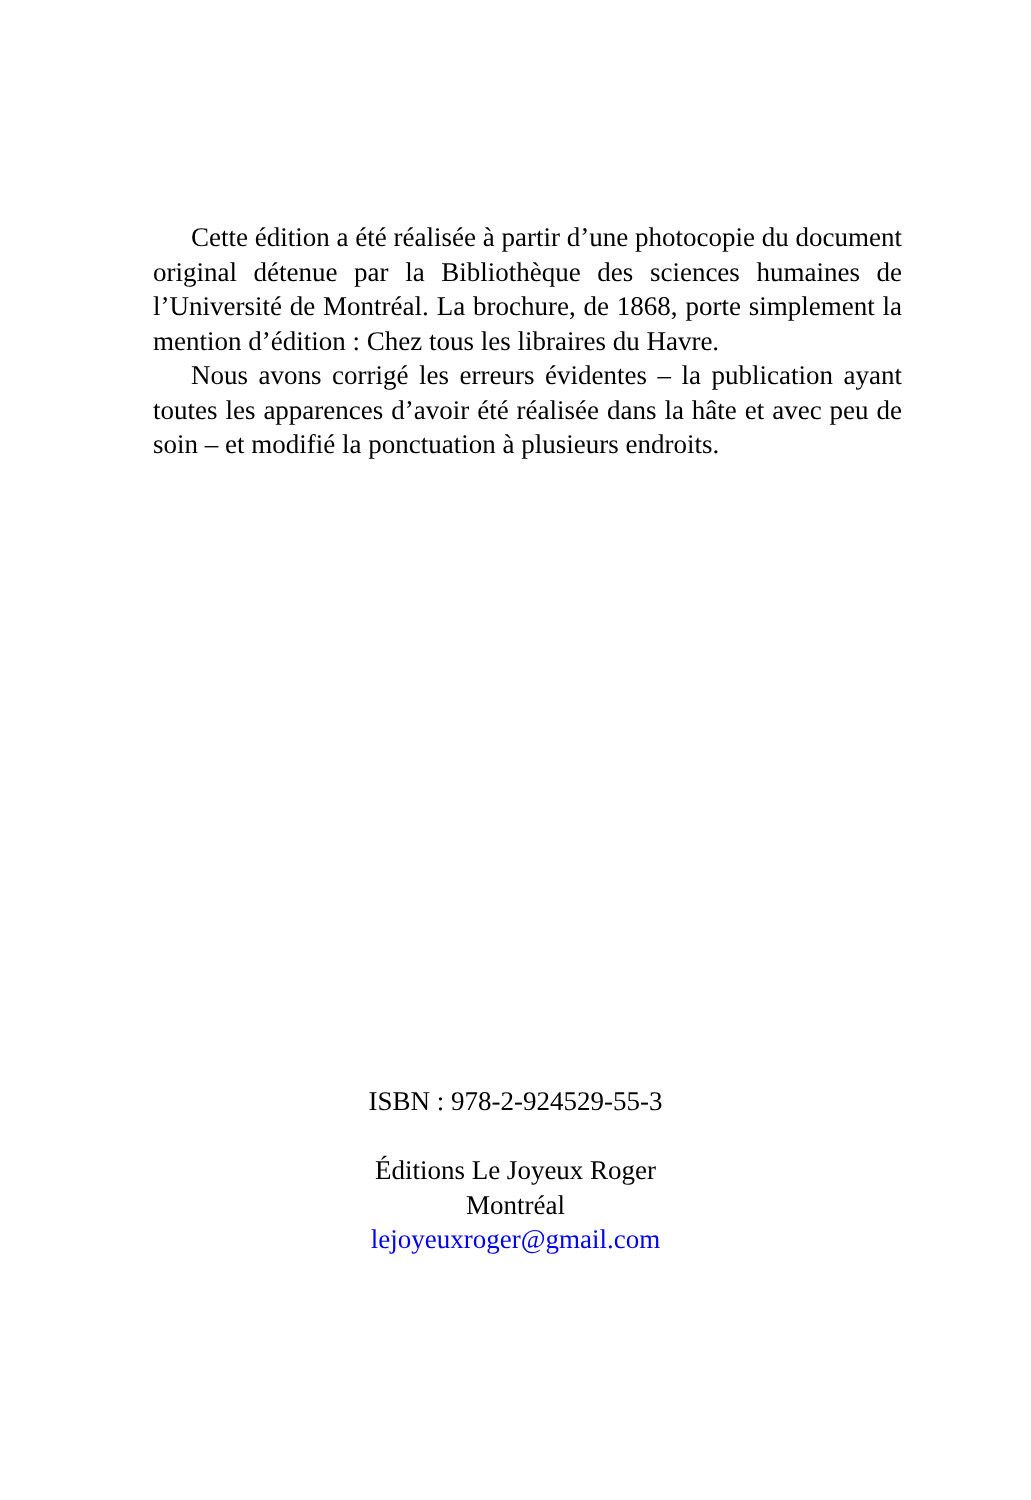Cette édition a été réalisée à partir d’une photocopie du document original détenue par la Bibliothèque des sciences humaines de l’Université de Montréal. La brochure, de 1868, porte simplement la mention d’édition : Chez tous les libraires du Havre.
Nous avons corrigé les erreurs évidentes – la publication ayant toutes les apparences d’avoir été réalisée dans la hâte et avec peu de soin – et modifié la ponctuation à plusieurs endroits.
ISBN : 978-2-924529-55-3
Éditions Le Joyeux Roger
Montréal
lejoyeuxroger@gmail.com